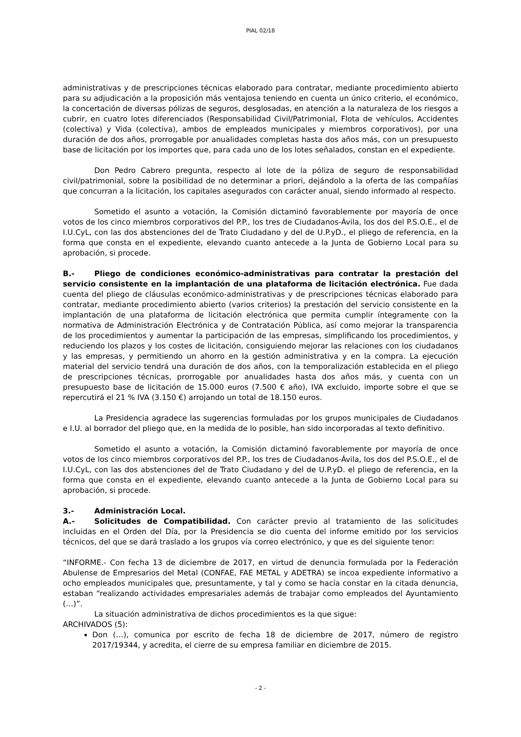PIAL 02/18
administrativas y de prescripciones técnicas elaborado para contratar, mediante procedimiento abierto para su adjudicación a la proposición más ventajosa teniendo en cuenta un único criterio, el económico, la concertación de diversas pólizas de seguros, desglosadas, en atención a la naturaleza de los riesgos a cubrir, en cuatro lotes diferenciados (Responsabilidad Civil/Patrimonial, Flota de vehículos, Accidentes (colectiva) y Vida (colectiva), ambos de empleados municipales y miembros corporativos), por una duración de dos años, prorrogable por anualidades completas hasta dos años más, con un presupuesto base de licitación por los importes que, para cada uno de los lotes señalados, constan en el expediente.
Don Pedro Cabrero pregunta, respecto al lote de la póliza de seguro de responsabilidad civil/patrimonial, sobre la posibilidad de no determinar a priori, dejándolo a la oferta de las compañías que concurran a la licitación, los capitales asegurados con carácter anual, siendo informado al respecto.
Sometido el asunto a votación, la Comisión dictaminó favorablemente por mayoría de once votos de los cinco miembros corporativos del P.P., los tres de Ciudadanos-Ávila, los dos del P.S.O.E., el de I.U.CyL, con las dos abstenciones del de Trato Ciudadano y del de U.P.yD., el pliego de referencia, en la forma que consta en el expediente, elevando cuanto antecede a la Junta de Gobierno Local para su aprobación, si procede.
B.- Pliego de condiciones económico-administrativas para contratar la prestación del servicio consistente en la implantación de una plataforma de licitación electrónica. Fue dada cuenta del pliego de cláusulas económico-administrativas y de prescripciones técnicas elaborado para contratar, mediante procedimiento abierto (varios criterios) la prestación del servicio consistente en la implantación de una plataforma de licitación electrónica que permita cumplir íntegramente con la normativa de Administración Electrónica y de Contratación Pública, así como mejorar la transparencia de los procedimientos y aumentar la participación de las empresas, simplificando los procedimientos, y reduciendo los plazos y los costes de licitación, consiguiendo mejorar las relaciones con los ciudadanos y las empresas, y permitiendo un ahorro en la gestión administrativa y en la compra. La ejecución material del servicio tendrá una duración de dos años, con la temporalización establecida en el pliego de prescripciones técnicas, prorrogable por anualidades hasta dos años más, y cuenta con un presupuesto base de licitación de 15.000 euros (7.500 € año), IVA excluido, importe sobre el que se repercutirá el 21 % IVA (3.150 €) arrojando un total de 18.150 euros.
La Presidencia agradece las sugerencias formuladas por los grupos municipales de Ciudadanos e I.U. al borrador del pliego que, en la medida de lo posible, han sido incorporadas al texto definitivo.
Sometido el asunto a votación, la Comisión dictaminó favorablemente por mayoría de once votos de los cinco miembros corporativos del P.P., los tres de Ciudadanos-Ávila, los dos del P.S.O.E., el de I.U.CyL, con las dos abstenciones del de Trato Ciudadano y del de U.P.yD. el pliego de referencia, en la forma que consta en el expediente, elevando cuanto antecede a la Junta de Gobierno Local para su aprobación, si procede.
3.- Administración Local.
A.- Solicitudes de Compatibilidad. Con carácter previo al tratamiento de las solicitudes incluidas en el Orden del Día, por la Presidencia se dio cuenta del informe emitido por los servicios técnicos, del que se dará traslado a los grupos vía correo electrónico, y que es del siguiente tenor:
“INFORME.- Con fecha 13 de diciembre de 2017, en virtud de denuncia formulada por la Federación Abulense de Empresarios del Metal (CONFAE, FAE METAL y ADETRA) se incoa expediente informativo a ocho empleados municipales que, presuntamente, y tal y como se hacía constar en la citada denuncia, estaban “realizando actividades empresariales además de trabajar como empleados del Ayuntamiento (…)”.
La situación administrativa de dichos procedimientos es la que sigue:
ARCHIVADOS (5):
Don (…), comunica por escrito de fecha 18 de diciembre de 2017, número de registro 2017/19344, y acredita, el cierre de su empresa familiar en diciembre de 2015.
- 2 -